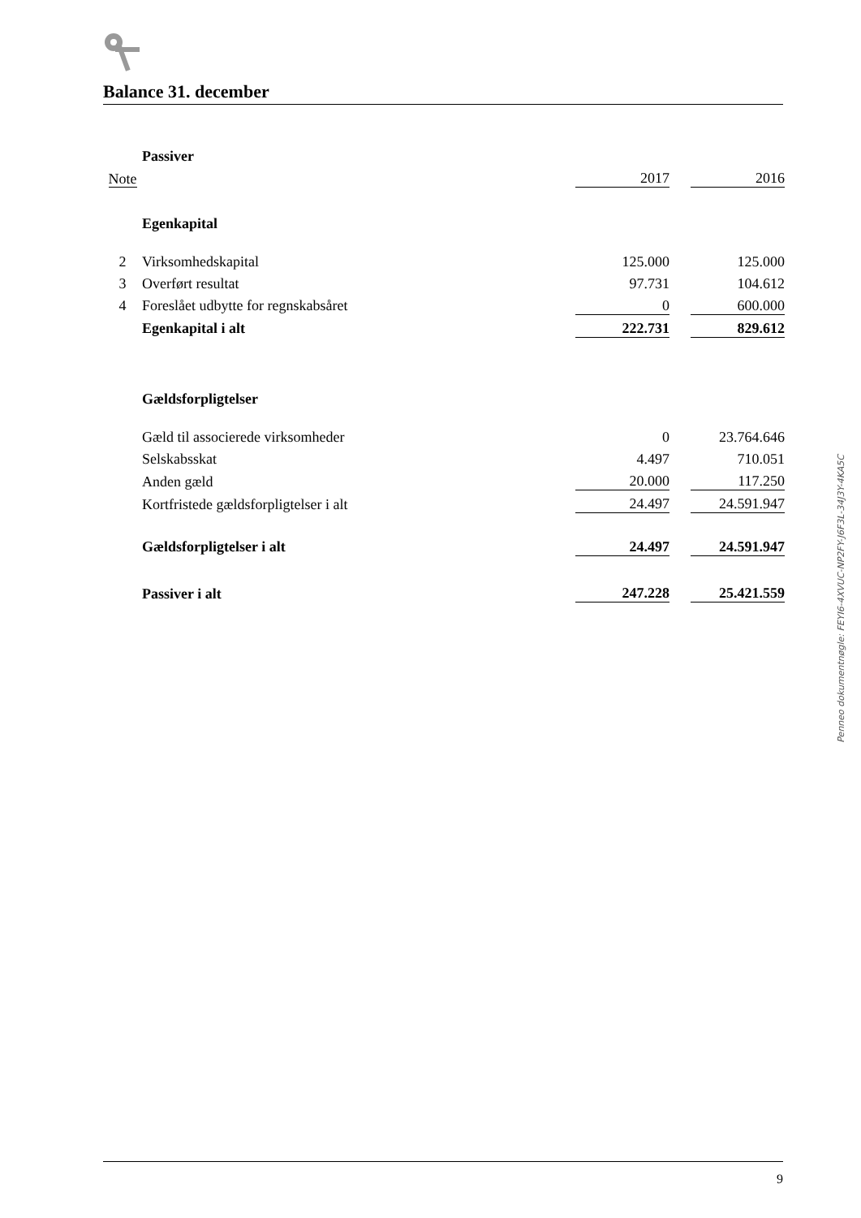Balance 31. december
| | Passiver | | | |
| Note | | 2017 | | 2016 |
| | Egenkapital | | | |
| 2 | Virksomhedskapital | 125.000 | | 125.000 |
| 3 | Overført resultat | 97.731 | | 104.612 |
| 4 | Foreslået udbytte for regnskabsåret | 0 | | 600.000 |
| | Egenkapital i alt | 222.731 | | 829.612 |
| | Gældsforpligtelser | | | |
| | Gæld til associerede virksomheder | 0 | | 23.764.646 |
| | Selskabsskat | 4.497 | | 710.051 |
| | Anden gæld | 20.000 | | 117.250 |
| | Kortfristede gældsforpligtelser i alt | 24.497 | | 24.591.947 |
| | Gældsforpligtelser i alt | 24.497 | | 24.591.947 |
| | Passiver i alt | 247.228 | | 25.421.559 |
Penneo dokumentnøgle: FEYI6-4XVUC-NP2FY-J6F3L-34J3Y-4KA5C
9